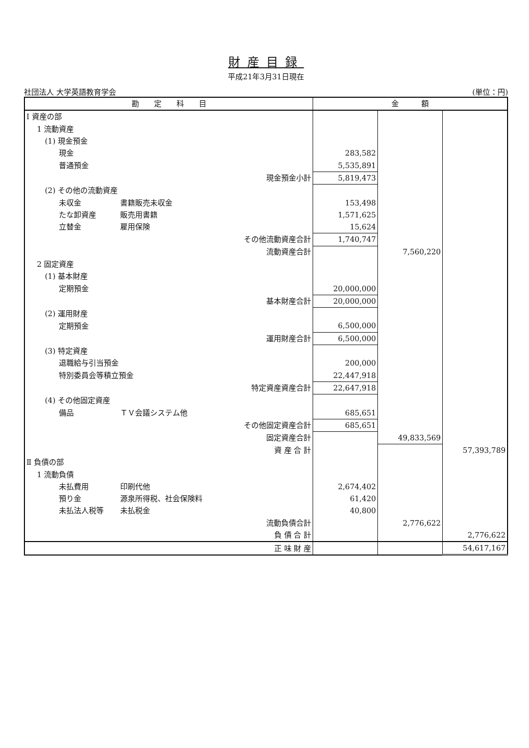財産目録
平成21年3月31日現在
社団法人 大学英語教育学会 (単位：円)
| 勘 定 科 目 | 金 額 | | |
| --- | --- | --- | --- |
| Ⅰ 資産の部 | | | |
| 1 流動資産 | | | |
| (1) 現金預金 | | | |
| 現金 | 283,582 | | |
| 普通預金 | 5,535,891 | | |
| 現金預金小計 | 5,819,473 | | |
| (2) その他の流動資産 | | | |
| 未収金 書籍販売未収金 | 153,498 | | |
| たな卸資産 販売用書籍 | 1,571,625 | | |
| 立替金 雇用保険 | 15,624 | | |
| その他流動資産合計 | 1,740,747 | | |
| 流動資産合計 | | 7,560,220 | |
| 2 固定資産 | | | |
| (1) 基本財産 | | | |
| 定期預金 | 20,000,000 | | |
| 基本財産合計 | 20,000,000 | | |
| (2) 運用財産 | | | |
| 定期預金 | 6,500,000 | | |
| 運用財産合計 | 6,500,000 | | |
| (3) 特定資産 | | | |
| 退職給与引当預金 | 200,000 | | |
| 特別委員会等積立預金 | 22,447,918 | | |
| 特定資産資産合計 | 22,647,918 | | |
| (4) その他固定資産 | | | |
| 備品 ＴＶ会議システム他 | 685,651 | | |
| その他固定資産合計 | 685,651 | | |
| 固定資産合計 | | 49,833,569 | |
| 資 産 合 計 | | | 57,393,789 |
| Ⅱ 負債の部 | | | |
| 1 流動負債 | | | |
| 未払費用 印刷代他 | 2,674,402 | | |
| 預り金 源泉所得税、社会保険料 | 61,420 | | |
| 未払法人税等 未払税金 | 40,800 | | |
| 流動負債合計 | | 2,776,622 | |
| 負 債 合 計 | | | 2,776,622 |
| 正 味 財 産 | | | 54,617,167 |